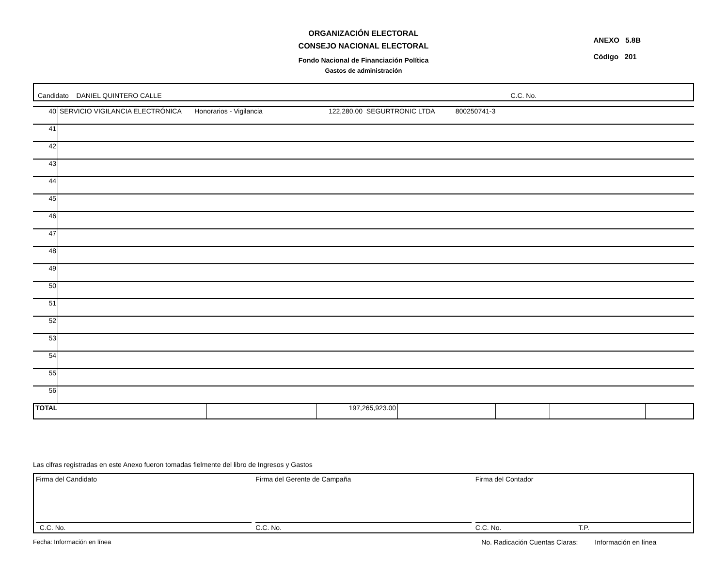ORGANIZACIÓN ELECTORAL
CONSEJO NACIONAL ELECTORAL
Fondo Nacional de Financiación Política
Gastos de administración
ANEXO 5.8B
Código 201
Candidato DANIEL QUINTERO CALLE C.C. No.
| 40 | SERVICIO VIGILANCIA ELECTRÓNICA Honorarios - Vigilancia 122,280.00 SEGURTRONIC LTDA 800250741-3 |
| 41 | |
| 42 | |
| 43 | |
| 44 | |
| 45 | |
| 46 | |
| 47 | |
| 48 | |
| 49 | |
| 50 | |
| 51 | |
| 52 | |
| 53 | |
| 54 | |
| 55 | |
| 56 | |
| TOTAL | | 197,265,923.00 | | | | |
Las cifras registradas en este Anexo fueron tomadas fielmente del libro de Ingresos y Gastos
Firma del Candidato
C.C. No.
Firma del Gerente de Campaña
C.C. No.
Firma del Contador
C.C. No. T.P.
Fecha: Información en línea No. Radicación Cuentas Claras: Información en línea